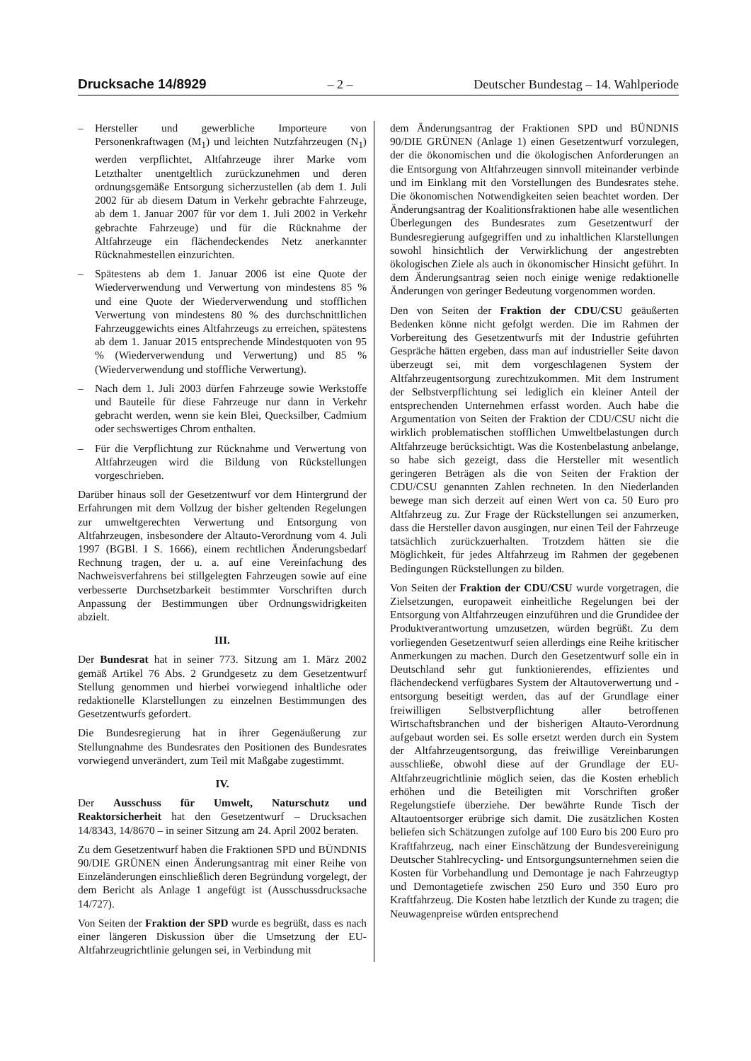Drucksache 14/8929 – 2 – Deutscher Bundestag – 14. Wahlperiode
– Hersteller und gewerbliche Importeure von Personenkraftwagen (M<sub>1</sub>) und leichten Nutzfahrzeugen (N<sub>1</sub>) werden verpflichtet, Altfahrzeuge ihrer Marke vom Letzthalter unentgeltlich zurückzunehmen und deren ordnungsgemäße Entsorgung sicherzustellen (ab dem 1. Juli 2002 für ab diesem Datum in Verkehr gebrachte Fahrzeuge, ab dem 1. Januar 2007 für vor dem 1. Juli 2002 in Verkehr gebrachte Fahrzeuge) und für die Rücknahme der Altfahrzeuge ein flächendeckendes Netz anerkannter Rücknahmestellen einzurichten.
– Spätestens ab dem 1. Januar 2006 ist eine Quote der Wiederverwendung und Verwertung von mindestens 85 % und eine Quote der Wiederverwendung und stofflichen Verwertung von mindestens 80 % des durchschnittlichen Fahrzeuggewichts eines Altfahrzeugs zu erreichen, spätestens ab dem 1. Januar 2015 entsprechende Mindestquoten von 95 % (Wiederverwendung und Verwertung) und 85 % (Wiederverwendung und stoffliche Verwertung).
– Nach dem 1. Juli 2003 dürfen Fahrzeuge sowie Werkstoffe und Bauteile für diese Fahrzeuge nur dann in Verkehr gebracht werden, wenn sie kein Blei, Quecksilber, Cadmium oder sechswertiges Chrom enthalten.
– Für die Verpflichtung zur Rücknahme und Verwertung von Altfahrzeugen wird die Bildung von Rückstellungen vorgeschrieben.
Darüber hinaus soll der Gesetzentwurf vor dem Hintergrund der Erfahrungen mit dem Vollzug der bisher geltenden Regelungen zur umweltgerechten Verwertung und Entsorgung von Altfahrzeugen, insbesondere der Altauto-Verordnung vom 4. Juli 1997 (BGBl. I S. 1666), einem rechtlichen Änderungsbedarf Rechnung tragen, der u. a. auf eine Vereinfachung des Nachweisverfahrens bei stillgelegten Fahrzeugen sowie auf eine verbesserte Durchsetzbarkeit bestimmter Vorschriften durch Anpassung der Bestimmungen über Ordnungswidrigkeiten abzielt.
III.
Der Bundesrat hat in seiner 773. Sitzung am 1. März 2002 gemäß Artikel 76 Abs. 2 Grundgesetz zu dem Gesetzentwurf Stellung genommen und hierbei vorwiegend inhaltliche oder redaktionelle Klarstellungen zu einzelnen Bestimmungen des Gesetzentwurfs gefordert.
Die Bundesregierung hat in ihrer Gegenäußerung zur Stellungnahme des Bundesrates den Positionen des Bundesrates vorwiegend unverändert, zum Teil mit Maßgabe zugestimmt.
IV.
Der Ausschuss für Umwelt, Naturschutz und Reaktorsicherheit hat den Gesetzentwurf – Drucksachen 14/8343, 14/8670 – in seiner Sitzung am 24. April 2002 beraten.
Zu dem Gesetzentwurf haben die Fraktionen SPD und BÜNDNIS 90/DIE GRÜNEN einen Änderungsantrag mit einer Reihe von Einzeländerungen einschließlich deren Begründung vorgelegt, der dem Bericht als Anlage 1 angefügt ist (Ausschussdrucksache 14/727).
Von Seiten der Fraktion der SPD wurde es begrüßt, dass es nach einer längeren Diskussion über die Umsetzung der EU-Altfahrzeugrichtlinie gelungen sei, in Verbindung mit
dem Änderungsantrag der Fraktionen SPD und BÜNDNIS 90/DIE GRÜNEN (Anlage 1) einen Gesetzentwurf vorzulegen, der die ökonomischen und die ökologischen Anforderungen an die Entsorgung von Altfahrzeugen sinnvoll miteinander verbinde und im Einklang mit den Vorstellungen des Bundesrates stehe. Die ökonomischen Notwendigkeiten seien beachtet worden. Der Änderungsantrag der Koalitionsfraktionen habe alle wesentlichen Überlegungen des Bundesrates zum Gesetzentwurf der Bundesregierung aufgegriffen und zu inhaltlichen Klarstellungen sowohl hinsichtlich der Verwirklichung der angestrebten ökologischen Ziele als auch in ökonomischer Hinsicht geführt. In dem Änderungsantrag seien noch einige wenige redaktionelle Änderungen von geringer Bedeutung vorgenommen worden.
Den von Seiten der Fraktion der CDU/CSU geäußerten Bedenken könne nicht gefolgt werden. Die im Rahmen der Vorbereitung des Gesetzentwurfs mit der Industrie geführten Gespräche hätten ergeben, dass man auf industrieller Seite davon überzeugt sei, mit dem vorgeschlagenen System der Altfahrzeugentsorgung zurechtzukommen. Mit dem Instrument der Selbstverpflichtung sei lediglich ein kleiner Anteil der entsprechenden Unternehmen erfasst worden. Auch habe die Argumentation von Seiten der Fraktion der CDU/CSU nicht die wirklich problematischen stofflichen Umweltbelastungen durch Altfahrzeuge berücksichtigt. Was die Kostenbelastung anbelange, so habe sich gezeigt, dass die Hersteller mit wesentlich geringeren Beträgen als die von Seiten der Fraktion der CDU/CSU genannten Zahlen rechneten. In den Niederlanden bewege man sich derzeit auf einen Wert von ca. 50 Euro pro Altfahrzeug zu. Zur Frage der Rückstellungen sei anzumerken, dass die Hersteller davon ausgingen, nur einen Teil der Fahrzeuge tatsächlich zurückzuerhalten. Trotzdem hätten sie die Möglichkeit, für jedes Altfahrzeug im Rahmen der gegebenen Bedingungen Rückstellungen zu bilden.
Von Seiten der Fraktion der CDU/CSU wurde vorgetragen, die Zielsetzungen, europaweit einheitliche Regelungen bei der Entsorgung von Altfahrzeugen einzuführen und die Grundidee der Produktverantwortung umzusetzen, würden begrüßt. Zu dem vorliegenden Gesetzentwurf seien allerdings eine Reihe kritischer Anmerkungen zu machen. Durch den Gesetzentwurf solle ein in Deutschland sehr gut funktionierendes, effizientes und flächendeckend verfügbares System der Altautoverwertung und -entsorgung beseitigt werden, das auf der Grundlage einer freiwilligen Selbstverpflichtung aller betroffenen Wirtschaftsbranchen und der bisherigen Altauto-Verordnung aufgebaut worden sei. Es solle ersetzt werden durch ein System der Altfahrzeugentsorgung, das freiwillige Vereinbarungen ausschließe, obwohl diese auf der Grundlage der EU-Altfahrzeugrichtlinie möglich seien, das die Kosten erheblich erhöhen und die Beteiligten mit Vorschriften großer Regelungstiefe überziehe. Der bewährte Runde Tisch der Altautoentsorger erübrige sich damit. Die zusätzlichen Kosten beliefen sich Schätzungen zufolge auf 100 Euro bis 200 Euro pro Kraftfahrzeug, nach einer Einschätzung der Bundesvereinigung Deutscher Stahlrecycling- und Entsorgungsunternehmen seien die Kosten für Vorbehandlung und Demontage je nach Fahrzeugtyp und Demontagetiefe zwischen 250 Euro und 350 Euro pro Kraftfahrzeug. Die Kosten habe letztlich der Kunde zu tragen; die Neuwagenpreise würden entsprechend